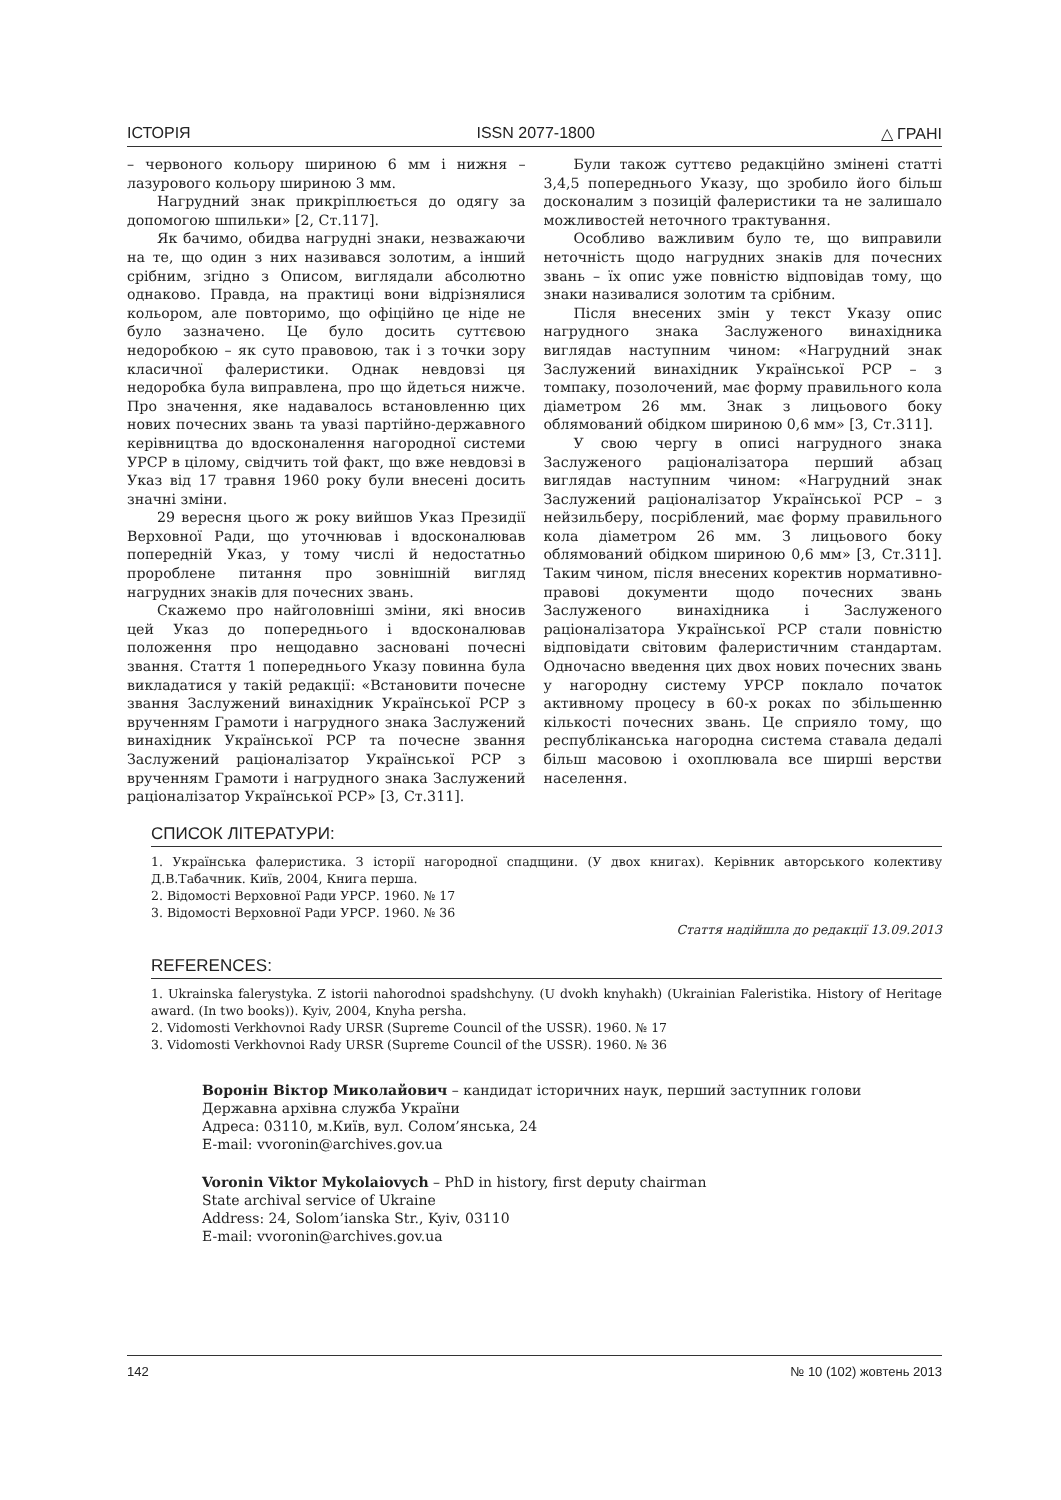ІСТОРІЯ ISSN 2077-1800 △ ГРАНІ
– червоного кольору шириною 6 мм і нижня – лазурового кольору шириною 3 мм.
Нагрудний знак прикріплюється до одягу за допомогою шпильки» [2, Ст.117].
Як бачимо, обидва нагрудні знаки, незважаючи на те, що один з них називався золотим, а інший срібним, згідно з Описом, виглядали абсолютно однаково. Правда, на практиці вони відрізнялися кольором, але повторимо, що офіційно це ніде не було зазначено. Це було досить суттєвою недоробкою – як суто правовою, так і з точки зору класичної фалеристики. Однак невдовзі ця недоробка була виправлена, про що йдеться нижче. Про значення, яке надавалось встановленню цих нових почесних звань та увазі партійно-державного керівництва до вдосконалення нагородної системи УРСР в цілому, свідчить той факт, що вже невдовзі в Указ від 17 травня 1960 року були внесені досить значні зміни.
29 вересня цього ж року вийшов Указ Президії Верховної Ради, що уточнював і вдосконалював попередній Указ, у тому числі й недостатньо пророблене питання про зовнішній вигляд нагрудних знаків для почесних звань.
Скажемо про найголовніші зміни, які вносив цей Указ до попереднього і вдосконалював положення про нещодавно засновані почесні звання. Стаття 1 попереднього Указу повинна була викладатися у такій редакції: «Встановити почесне звання Заслужений винахідник Української РСР з врученням Грамоти і нагрудного знака Заслужений винахідник Української РСР та почесне звання Заслужений раціоналізатор Української РСР з врученням Грамоти і нагрудного знака Заслужений раціоналізатор Української РСР» [3, Ст.311].
Були також суттєво редакційно змінені статті 3,4,5 попереднього Указу, що зробило його більш досконалим з позицій фалеристики та не залишало можливостей неточного трактування.
Особливо важливим було те, що виправили неточність щодо нагрудних знаків для почесних звань – їх опис уже повністю відповідав тому, що знаки називалися золотим та срібним.
Після внесених змін у текст Указу опис нагрудного знака Заслуженого винахідника виглядав наступним чином: «Нагрудний знак Заслужений винахідник Української РСР – з томпаку, позолочений, має форму правильного кола діаметром 26 мм. Знак з лицьового боку облямований обідком шириною 0,6 мм» [3, Ст.311].
У свою чергу в описі нагрудного знака Заслуженого раціоналізатора перший абзац виглядав наступним чином: «Нагрудний знак Заслужений раціоналізатор Української РСР – з нейзильберу, посріблений, має форму правильного кола діаметром 26 мм. З лицьового боку облямований обідком шириною 0,6 мм» [3, Ст.311]. Таким чином, після внесених коректив нормативно-правові документи щодо почесних звань Заслуженого винахідника і Заслуженого раціоналізатора Української РСР стали повністю відповідати світовим фалеристичним стандартам. Одночасно введення цих двох нових почесних звань у нагородну систему УРСР поклало початок активному процесу в 60-х роках по збільшенню кількості почесних звань. Це сприяло тому, що республіканська нагородна система ставала дедалі більш масовою і охоплювала все ширші верстви населення.
СПИСОК ЛІТЕРАТУРИ:
1. Українська фалеристика. З історії нагородної спадщини. (У двох книгах). Керівник авторського колективу Д.В.Табачник. Київ, 2004, Книга перша.
2. Відомості Верховної Ради УРСР. 1960. № 17
3. Відомості Верховної Ради УРСР. 1960. № 36
Стаття надійшла до редакції 13.09.2013
REFERENCES:
1. Ukrainska falerystyka. Z istorii nahorodnoi spadshchyny. (U dvokh knyhakh) (Ukrainian Faleristika. History of Heritage award. (In two books)). Kyiv, 2004, Knyha persha.
2. Vidomosti Verkhovnoi Rady URSR (Supreme Council of the USSR). 1960. № 17
3. Vidomosti Verkhovnoi Rady URSR (Supreme Council of the USSR). 1960. № 36
Воронін Віктор Миколайович – кандидат історичних наук, перший заступник голови
Державна архівна служба України
Адреса: 03110, м.Київ, вул. Солом’янська, 24
E-mail: vvoronin@archives.gov.ua
Voronin Viktor Mykolaiovych – PhD in history, first deputy chairman
State archival service of Ukraine
Address: 24, Solom’ianska Str., Kyiv, 03110
E-mail: vvoronin@archives.gov.ua
142 № 10 (102) жовтень 2013